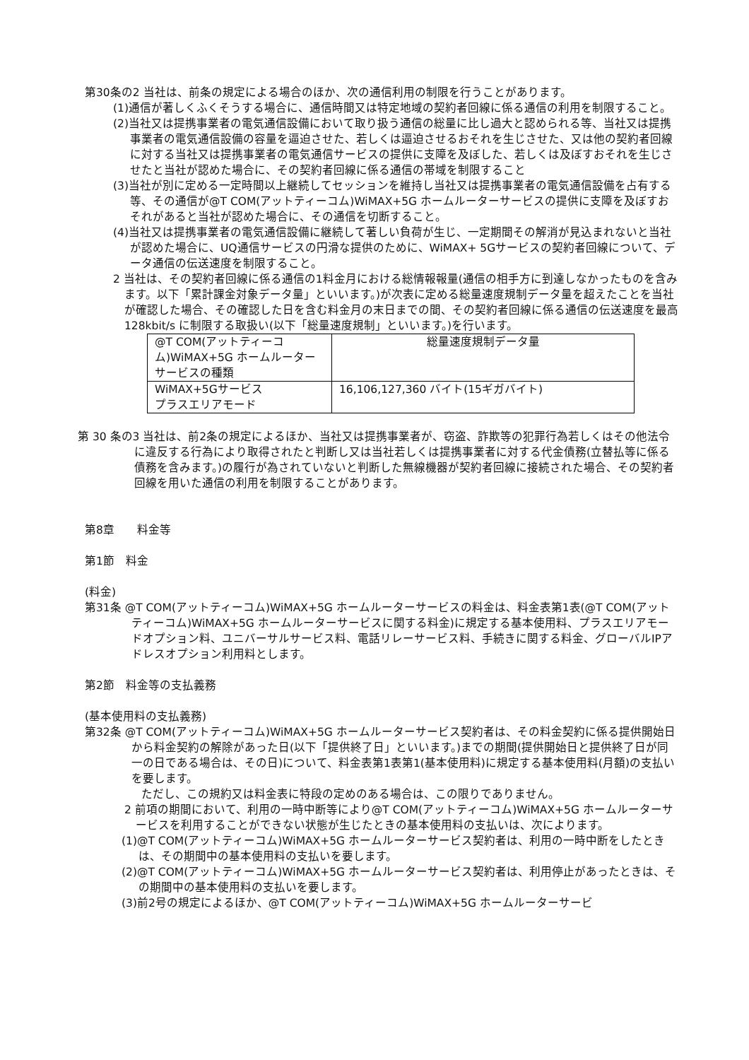第30条の2 当社は、前条の規定による場合のほか、次の通信利用の制限を行うことがあります。
(1)通信が著しくふくそうする場合に、通信時間又は特定地域の契約者回線に係る通信の利用を制限すること。
(2)当社又は提携事業者の電気通信設備において取り扱う通信の総量に比し過大と認められる等、当社又は提携事業者の電気通信設備の容量を逼迫させた、若しくは逼迫させるおそれを生じさせた、又は他の契約者回線に対する当社又は提携事業者の電気通信サービスの提供に支障を及ぼした、若しくは及ぼすおそれを生じさせたと当社が認めた場合に、その契約者回線に係る通信の帯域を制限すること
(3)当社が別に定める一定時間以上継続してセッションを維持し当社又は提携事業者の電気通信設備を占有する等、その通信が@T COM(アットティーコム)WiMAX+5G ホームルーターサービスの提供に支障を及ぼすおそれがあると当社が認めた場合に、その通信を切断すること。
(4)当社又は提携事業者の電気通信設備に継続して著しい負荷が生じ、一定期間その解消が見込まれないと当社が認めた場合に、UQ通信サービスの円滑な提供のために、WiMAX+ 5Gサービスの契約者回線について、データ通信の伝送速度を制限すること。
2 当社は、その契約者回線に係る通信の1料金月における総情報報量(通信の相手方に到達しなかったものを含みます。以下「累計課金対象データ量」といいます。)が次表に定める総量速度規制データ量を超えたことを当社が確認した場合、その確認した日を含む料金月の末日までの間、その契約者回線に係る通信の伝送速度を最高 128kbit/s に制限する取扱い(以下「総量速度規制」といいます。)を行います。
| @T COM(アットティーコム)WiMAX+5G ホームルーターサービスの種類 | 総量速度規制データ量 |
| WiMAX+5Gサービス プラスエリアモード | 16,106,127,360 バイト(15ギガバイト) |
第 30 条の3 当社は、前2条の規定によるほか、当社又は提携事業者が、窃盗、詐欺等の犯罪行為若しくはその他法令に違反する行為により取得されたと判断し又は当社若しくは提携事業者に対する代金債務(立替払等に係る債務を含みます。)の履行が為されていないと判断した無線機器が契約者回線に接続された場合、その契約者回線を用いた通信の利用を制限することがあります。
第8章　　料金等
第1節　料金
(料金)
第31条 @T COM(アットティーコム)WiMAX+5G ホームルーターサービスの料金は、料金表第1表(@T COM(アットティーコム)WiMAX+5G ホームルーターサービスに関する料金)に規定する基本使用料、プラスエリアモードオプション料、ユニバーサルサービス料、電話リレーサービス料、手続きに関する料金、グローバルIPアドレスオプション利用料とします。
第2節　料金等の支払義務
(基本使用料の支払義務)
第32条 @T COM(アットティーコム)WiMAX+5G ホームルーターサービス契約者は、その料金契約に係る提供開始日から料金契約の解除があった日(以下「提供終了日」といいます。)までの期間(提供開始日と提供終了日が同一の日である場合は、その日)について、料金表第1表第1(基本使用料)に規定する基本使用料(月額)の支払いを要します。
ただし、この規約又は料金表に特段の定めのある場合は、この限りでありません。
2 前項の期間において、利用の一時中断等により@T COM(アットティーコム)WiMAX+5G ホームルーターサービスを利用することができない状態が生じたときの基本使用料の支払いは、次によります。
(1)@T COM(アットティーコム)WiMAX+5G ホームルーターサービス契約者は、利用の一時中断をしたときは、その期間中の基本使用料の支払いを要します。
(2)@T COM(アットティーコム)WiMAX+5G ホームルーターサービス契約者は、利用停止があったときは、その期間中の基本使用料の支払いを要します。
(3)前2号の規定によるほか、@T COM(アットティーコム)WiMAX+5G ホームルーターサービ